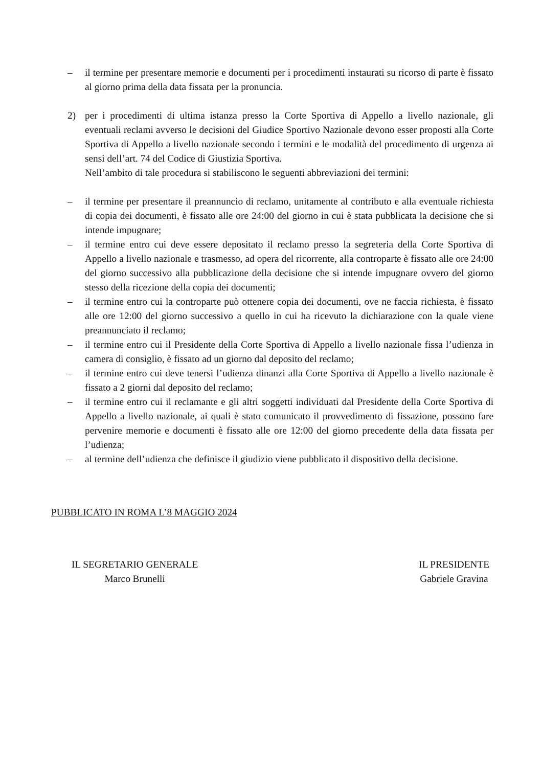– il termine per presentare memorie e documenti per i procedimenti instaurati su ricorso di parte è fissato al giorno prima della data fissata per la pronuncia.
2) per i procedimenti di ultima istanza presso la Corte Sportiva di Appello a livello nazionale, gli eventuali reclami avverso le decisioni del Giudice Sportivo Nazionale devono esser proposti alla Corte Sportiva di Appello a livello nazionale secondo i termini e le modalità del procedimento di urgenza ai sensi dell’art. 74 del Codice di Giustizia Sportiva.
Nell’ambito di tale procedura si stabiliscono le seguenti abbreviazioni dei termini:
– il termine per presentare il preannuncio di reclamo, unitamente al contributo e alla eventuale richiesta di copia dei documenti, è fissato alle ore 24:00 del giorno in cui è stata pubblicata la decisione che si intende impugnare;
– il termine entro cui deve essere depositato il reclamo presso la segreteria della Corte Sportiva di Appello a livello nazionale e trasmesso, ad opera del ricorrente, alla controparte è fissato alle ore 24:00 del giorno successivo alla pubblicazione della decisione che si intende impugnare ovvero del giorno stesso della ricezione della copia dei documenti;
– il termine entro cui la controparte può ottenere copia dei documenti, ove ne faccia richiesta, è fissato alle ore 12:00 del giorno successivo a quello in cui ha ricevuto la dichiarazione con la quale viene preannunciato il reclamo;
– il termine entro cui il Presidente della Corte Sportiva di Appello a livello nazionale fissa l’udienza in camera di consiglio, è fissato ad un giorno dal deposito del reclamo;
– il termine entro cui deve tenersi l’udienza dinanzi alla Corte Sportiva di Appello a livello nazionale è fissato a 2 giorni dal deposito del reclamo;
– il termine entro cui il reclamante e gli altri soggetti individuati dal Presidente della Corte Sportiva di Appello a livello nazionale, ai quali è stato comunicato il provvedimento di fissazione, possono fare pervenire memorie e documenti è fissato alle ore 12:00 del giorno precedente della data fissata per l’udienza;
– al termine dell’udienza che definisce il giudizio viene pubblicato il dispositivo della decisione.
PUBBLICATO IN ROMA L’8 MAGGIO 2024
IL SEGRETARIO GENERALE
Marco Brunelli
IL PRESIDENTE
Gabriele Gravina